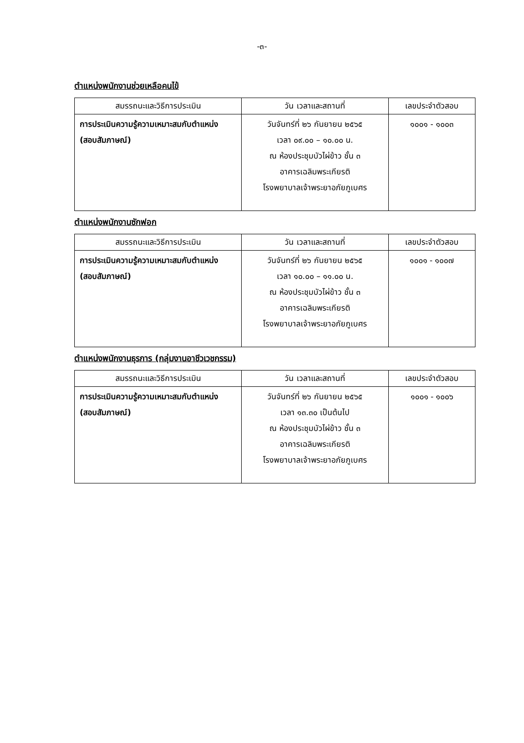-๓-
ตำแหน่งพนักงานช่วยเหลือคนไข้
| สมรรถนะและวิธีการประเมิน | วัน เวลาและสถานที่ | เลขประจำตัวสอบ |
| --- | --- | --- |
| การประเมินความรู้ความเหมาะสมกับตำแหน่ง (สอบสัมภาษณ์) | วันจันทร์ที่ ๒๖ กันยายน ๒๕๖๕ เวลา ๐๙.๐๐ – ๑๐.๐๐ น. ณ ห้องประชุมบัวไผ่ข้าว ชั้น ๓ อาคารเฉลิมพระเกียรติ โรงพยาบาลเจ้าพระยาอภัยภูเบศร | ๑๐๐๑ - ๑๐๐๓ |
ตำแหน่งพนักงานซักฟอก
| สมรรถนะและวิธีการประเมิน | วัน เวลาและสถานที่ | เลขประจำตัวสอบ |
| --- | --- | --- |
| การประเมินความรู้ความเหมาะสมกับตำแหน่ง (สอบสัมภาษณ์) | วันจันทร์ที่ ๒๖ กันยายน ๒๕๖๕ เวลา ๑๐.๐๐ – ๑๑.๐๐ น. ณ ห้องประชุมบัวไผ่ข้าว ชั้น ๓ อาคารเฉลิมพระเกียรติ โรงพยาบาลเจ้าพระยาอภัยภูเบศร | ๑๐๐๑ - ๑๐๐๗ |
ตำแหน่งพนักงานธุรการ (กลุ่มงานอาชีวเวชกรรม)
| สมรรถนะและวิธีการประเมิน | วัน เวลาและสถานที่ | เลขประจำตัวสอบ |
| --- | --- | --- |
| การประเมินความรู้ความเหมาะสมกับตำแหน่ง (สอบสัมภาษณ์) | วันจันทร์ที่ ๒๖ กันยายน ๒๕๖๕ เวลา ๑๓.๓๐ เป็นต้นไป ณ ห้องประชุมบัวไผ่ข้าว ชั้น ๓ อาคารเฉลิมพระเกียรติ โรงพยาบาลเจ้าพระยาอภัยภูเบศร | ๑๐๐๑ - ๑๐๐๖ |